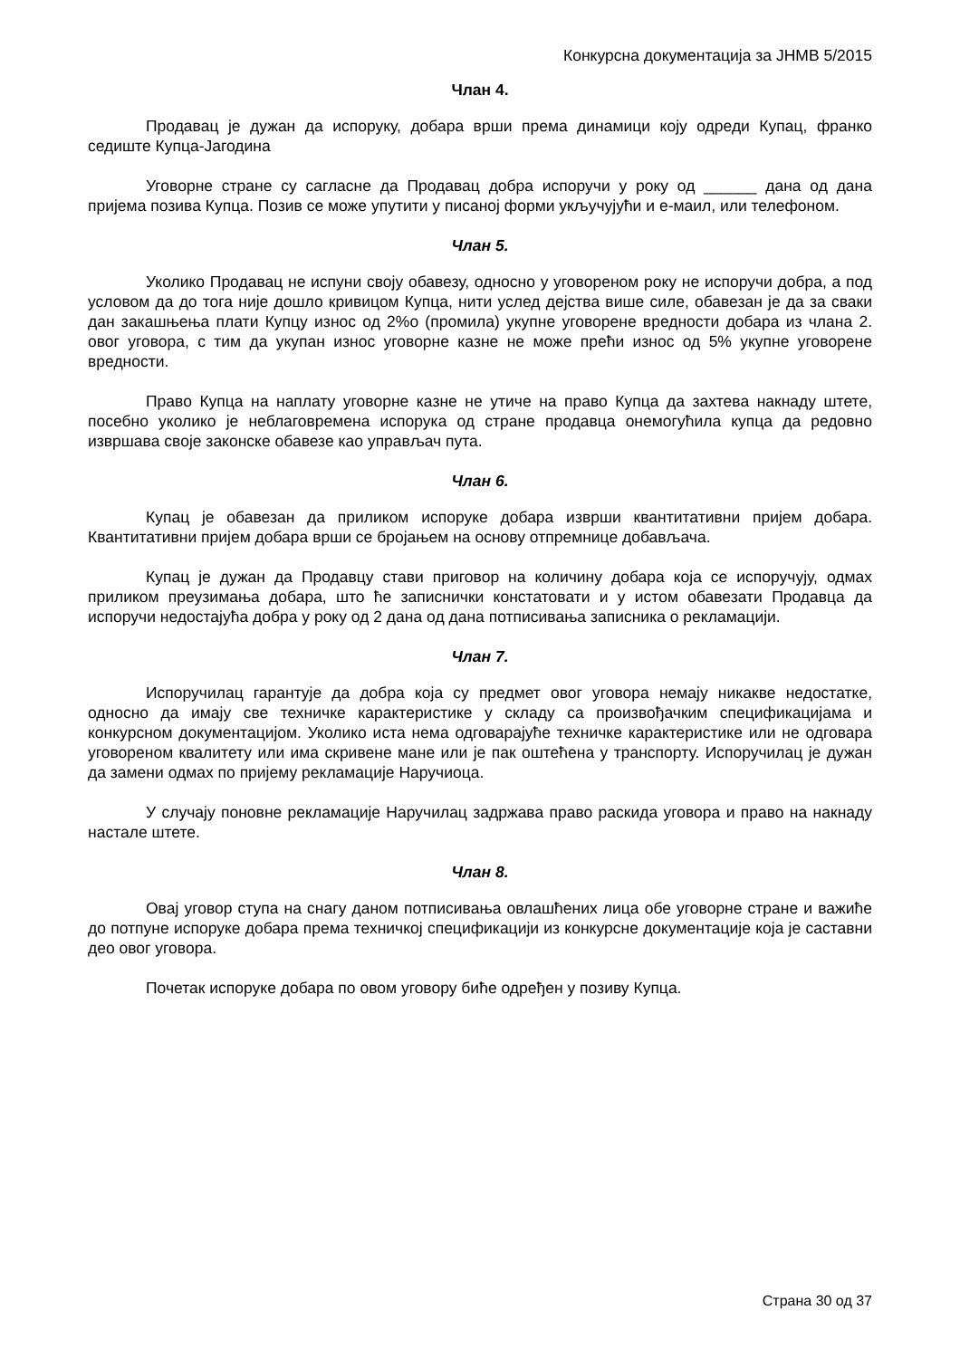Конкурсна документација за ЈНМВ 5/2015
Члан 4.
Продавац је дужан да испоруку, добара врши према динамици коју одреди Купац, франко седиште Купца-Јагодина
Уговорне стране су сагласне да Продавац добра испоручи у року од ______ дана од дана пријема позива Купца. Позив се може упутити у писаној форми укључујући и е-маил, или телефоном.
Члан 5.
Уколико Продавац не испуни своју обавезу, односно у уговореном року не испоручи добра, а под условом да до тога није дошло кривицом Купца, нити услед дејства више силе, обавезан је да за сваки дан закашњења плати Купцу износ од 2%о (промила) укупне уговорене вредности добара из члана 2. овог уговора, с тим да укупан износ уговорне казне не може прећи износ од 5% укупне уговорене вредности.
Право Купца на наплату уговорне казне не утиче на право Купца да захтева накнаду штете, посебно уколико је неблаговремена испорука од стране продавца онемогућила купца да редовно извршава своје законске обавезе као управљач пута.
Члан 6.
Купац је обавезан да приликом испоруке добара изврши квантитативни пријем добара. Квантитативни пријем добара врши се бројањем на основу отпремнице добављача.
Купац је дужан да Продавцу стави приговор на количину добара која се испоручују, одмах приликом преузимања добара, што ће записнички констатовати и у истом обавезати Продавца да испоручи недостајућа добра у року од 2 дана од дана потписивања записника о рекламацији.
Члан 7.
Испоручилац гарантује да добра која су предмет овог уговора немају никакве недостатке, односно да имају све техничке карактеристике у складу са произвођачким спецификацијама и конкурсном документацијом. Уколико иста нема одговарајуће техничке карактеристике или не одговара уговореном квалитету или има скривене мане или је пак оштећена у транспорту. Испоручилац је дужан да замени одмах по пријему рекламације Наручиоца.
У случају поновне рекламације Наручилац задржава право раскида уговора и право на накнаду настале штете.
Члан 8.
Овај уговор ступа на снагу даном потписивања овлашћених лица обе уговорне стране и важиће до потпуне испоруке добара према техничкој спецификацији из конкурсне документације која је саставни део овог уговора.
Почетак испоруке добара по овом уговору биће одређен у позиву Купца.
Страна 30 од 37